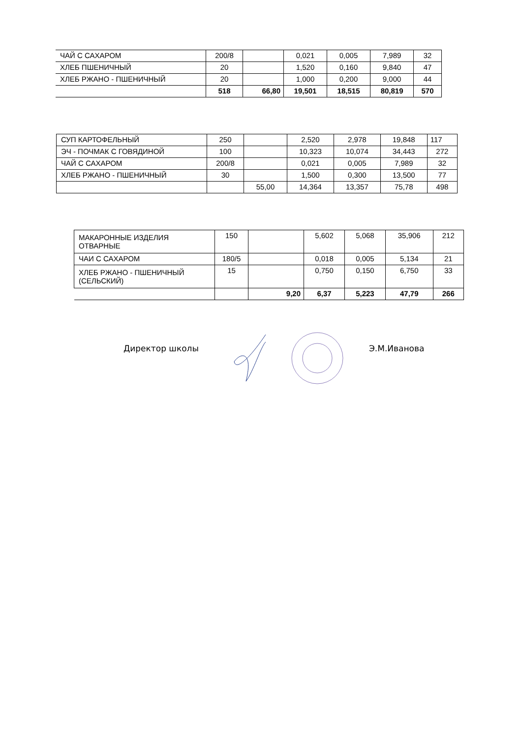| ЧАЙ С САХАРОМ | 200/8 | | 0,021 | 0,005 | 7,989 | 32 |
| ХЛЕБ ПШЕНИЧНЫЙ | 20 | | 1,520 | 0,160 | 9,840 | 47 |
| ХЛЕБ РЖАНО - ПШЕНИЧНЫЙ | 20 | | 1,000 | 0,200 | 9,000 | 44 |
| | 518 | 66,80 | 19,501 | 18,515 | 80,819 | 570 |
| СУП КАРТОФЕЛЬНЫЙ | 250 | | 2,520 | 2,978 | 19,848 | 117 |
| ЭЧ - ПОЧМАК С ГОВЯДИНОЙ | 100 | | 10,323 | 10,074 | 34,443 | 272 |
| ЧАЙ С САХАРОМ | 200/8 | | 0,021 | 0,005 | 7,989 | 32 |
| ХЛЕБ РЖАНО - ПШЕНИЧНЫЙ | 30 | | 1,500 | 0,300 | 13,500 | 77 |
| | | 55,00 | 14,364 | 13,357 | 75,78 | 498 |
| МАКАРОННЫЕ ИЗДЕЛИЯ ОТВАРНЫЕ | 150 | | 5,602 | 5,068 | 35,906 | 212 |
| ЧАИ С САХАРОМ | 180/5 | | 0,018 | 0,005 | 5,134 | 21 |
| ХЛЕБ РЖАНО - ПШЕНИЧНЫЙ (СЕЛЬСКИЙ) | 15 | | 0,750 | 0,150 | 6,750 | 33 |
| | | 9,20 | 6,37 | 5,223 | 47,79 | 266 |
Директор школы Э.М.Иванова